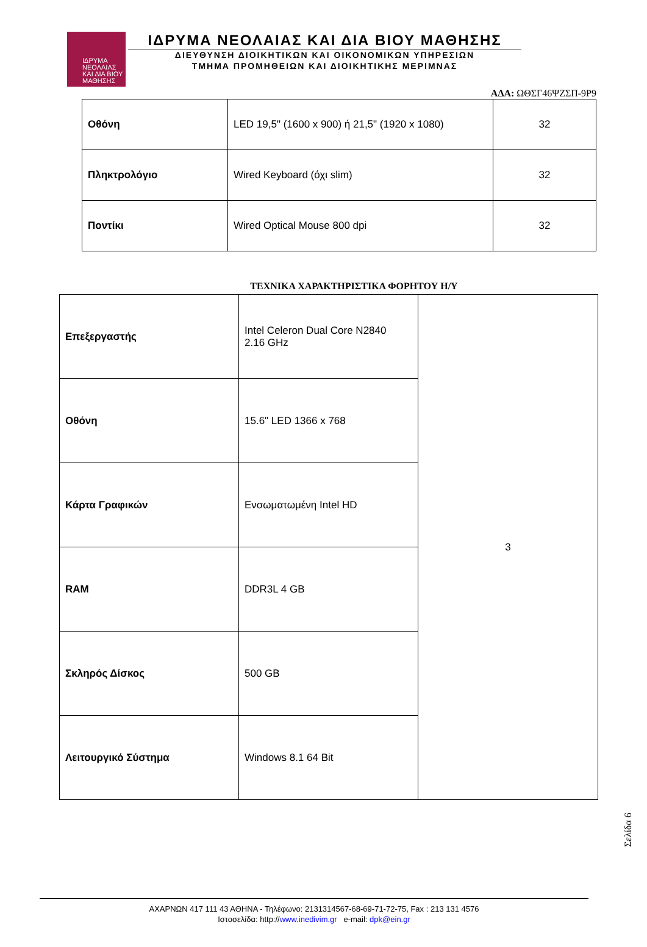ΙΔΡΥΜΑ
ΝΕΟΛΑΙΑΣ
ΚΑΙ ΔΙΑ ΒΙΟΥ
ΜΑΘΗΣΗΣ
ΙΔΡΥΜΑ ΝΕΟΛΑΙΑΣ ΚΑΙ ΔΙΑ ΒΙΟΥ ΜΑΘΗΣΗΣ
ΔΙΕΥΘΥΝΣΗ ΔΙΟΙΚΗΤΙΚΩΝ ΚΑΙ ΟΙΚΟΝΟΜΙΚΩΝ ΥΠΗΡΕΣΙΩΝ
ΤΜΗΜΑ ΠΡΟΜΗΘΕΙΩΝ ΚΑΙ ΔΙΟΙΚΗΤΙΚΗΣ ΜΕΡΙΜΝΑΣ
ΑΔΑ: ΩΘΣΓ46ΨΖΣΠ-9Ρ9
| Οθόνη | LED 19,5" (1600 x 900) ή 21,5" (1920 x 1080) | 32 |
| Πληκτρολόγιο | Wired Keyboard (όχι slim) | 32 |
| Ποντίκι | Wired Optical Mouse 800 dpi | 32 |
ΤΕΧΝΙΚΑ ΧΑΡΑΚΤΗΡΙΣΤΙΚΑ ΦΟΡΗΤΟΥ Η/Υ
| Επεξεργαστής | Intel Celeron Dual Core N2840 2.16 GHz | 3 |
| Οθόνη | 15.6" LED 1366 x 768 | |
| Κάρτα Γραφικών | Ενσωματωμένη Intel HD | |
| RAM | DDR3L 4 GB | |
| Σκληρός Δίσκος | 500 GB | |
| Λειτουργικό Σύστημα | Windows 8.1 64 Bit | |
Σελίδα 6
ΑΧΑΡΝΩΝ 417 111 43 ΑΘΗΝΑ - Τηλέφωνο: 2131314567-68-69-71-72-75, Fax : 213 131 4576
Ιστοσελίδα: http://www.inedivim.gr e-mail: dpk@ein.gr